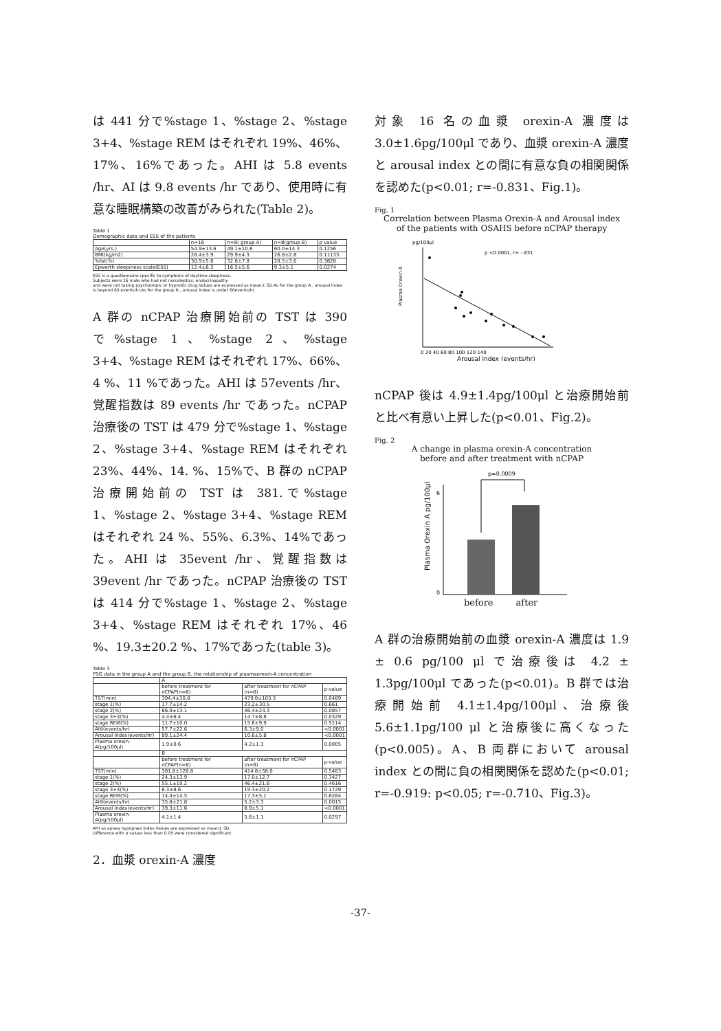は 441 分で%stage 1、%stage 2、%stage 3+4、%stage REM はそれぞれ 19%、46%、17%、16%であった。AHI は 5.8 events /hr、AI は 9.8 events /hr であり、使用時に有意な睡眠構築の改善がみられた(Table 2)。
Table 1
Demographic data and ESS of the patients
| | n=16 | n=8( group A) | n=8(group B) | p value |
| --- | --- | --- | --- | --- |
| Age(yrs.) | 54.9±13.6 | 49.1±10.8 | 60.0±14.3 | 0.1256 |
| BMI(kg/m2) | 28.4±3.9 | 29.9±4.3 | 26.8±2.8 | 0.11133 |
| %fat(%) | 30.9±5.8 | 32.8±7.8 | 28.5±3.0 | 0.3828 |
| Epworth sleepiness scale(ESS) | 12.4±6.3 | 16.5±5.6 | 9.3±5.1 | 0.0274 |
ESS is a questionnaire specific to symptoms of daytime sleepiness.
Subjects were 16 male who had not narcoleptics, endocrinopathy
and were not taking psychotropic or hypnotic drug.Values are expressed as mean± SD.As for the group A , arousal index is beyond 60 events/hr.As for the group B , arousal index is under 60events/hr.
A 群の nCPAP 治療開始前の TST は 390 で%stage 1、%stage 2、%stage 3+4、%stage REM はそれぞれ 17%、66%、4 %、11 %であった。AHI は 57events /hr、覚醒指数は 89 events /hr であった。nCPAP 治療後の TST は 479 分で%stage 1、%stage 2、%stage 3+4、%stage REM はそれぞれ 23%、44%、14. %、15%で、B 群の nCPAP 治療開始前の TST は 381.で%stage 1、%stage 2、%stage 3+4、%stage REM はそれぞれ 24 %、55%、6.3%、14%であった。AHI は 35event /hr、覚醒指数は 39event /hr であった。nCPAP 治療後の TST は 414 分で%stage 1、%stage 2、%stage 3+4、%stage REM はそれぞれ 17%、46 %、19.3±20.2 %、17%であった(table 3)。
Table 3
PSG data in the group A and the group B, the relationship of plasmaorexin-A concentration
| | A | | |
| --- | --- | --- | --- |
| | before treatment for nCPAP(n=8) | after treatment for nCPAP (n=8) | p-value |
| TST(min) | 394.4±30.8 | 479.0±103.3 | 0.0489 |
| stage 1(%) | 17.7±14.2 | 23.2±30.5 | 0.661 |
| stage 2(%) | 66.0±13.1 | 46.4±24.3 | 0.0857 |
| stage 3+4(%) | 4.4±6.4 | 14.7±8.8 | 0.0329 |
| stage REM(%) | 11.7±10.0 | 15.6±9.9 | 0.5114 |
| AHI(events/hr) | 57.7±22.6 | 6.3±9.0 | <0.0001 |
| Arousal index(events/hr) | 89.1±24.4 | 10.6±5.8 | <0.0001 |
| Plasma orexin-A(pg/100μl) | 1.9±0.6 | 4.2±1.3 | 0.0005 |
| | B | | |
| | before treatment for nCPAP(n=8) | after treatment for nCPAP (n=8) | p-value |
| TST(min) | 381.8±126.8 | 414.8±58.0 | 0.5483 |
| stage 1(%) | 24.3±13.9 | 17.0±12.7 | 0.3427 |
| stage 2(%) | 55.1±19.2 | 46.4±21.6 | 0.4616 |
| stage 3+4(%) | 6.3±8.6 | 19.3±20.2 | 0.1729 |
| stage REM(%) | 14.4±14.5 | 17.3±5.1 | 0.6284 |
| AHI(events/hr) | 35.8±21.8 | 5.2±3.3 | 0.0015 |
| Arousal index(events/hr) | 39.3±11.6 | 8.9±5.1 | <0.0001 |
| Plasma orexin-A(pg/100μl) | 4.1±1.4 | 5.6±1.1 | 0.0297 |
AHI as apnea hypopnea index.Values are expressed as mean± SD.
Difference with p values less than 0.05 were considered significant
2．血漿 orexin-A 濃度
対象 16 名の血漿 orexin-A 濃度は 3.0±1.6pg/100μl であり、血漿 orexin-A 濃度と arousal index との間に有意な負の相関関係を認めた(p<0.01; r=-0.831、Fig.1)。
Fig. 1
Correlation between Plasma Orexin-A and Arousal index
of the patients with OSAHS before nCPAP therapy
pg/100μl
p <0.0001, r= -.831
Plasma Orexin A
0 20 40 60 80 100 120 140
Arousal index (events/hr)
nCPAP 後は 4.9±1.4pg/100μl と治療開始前と比べ有意い上昇した(p<0.01、Fig.2)。
Fig. 2
A change in plasma orexin-A concentration
before and after treatment with nCPAP
p=0.0009
Plasma Orexin A pg/100μl
6
0
before after
A 群の治療開始前の血漿 orexin-A 濃度は 1.9 ± 0.6 pg/100 μl で治療後は 4.2 ± 1.3pg/100μl であった(p<0.01)。B 群では治療開始前 4.1±1.4pg/100μl、治療後 5.6±1.1pg/100 μl と治療後に高くなった(p<0.005)。A、B 両群において arousal index との間に負の相関関係を認めた(p<0.01; r=-0.919: p<0.05; r=-0.710、Fig.3)。
-37-